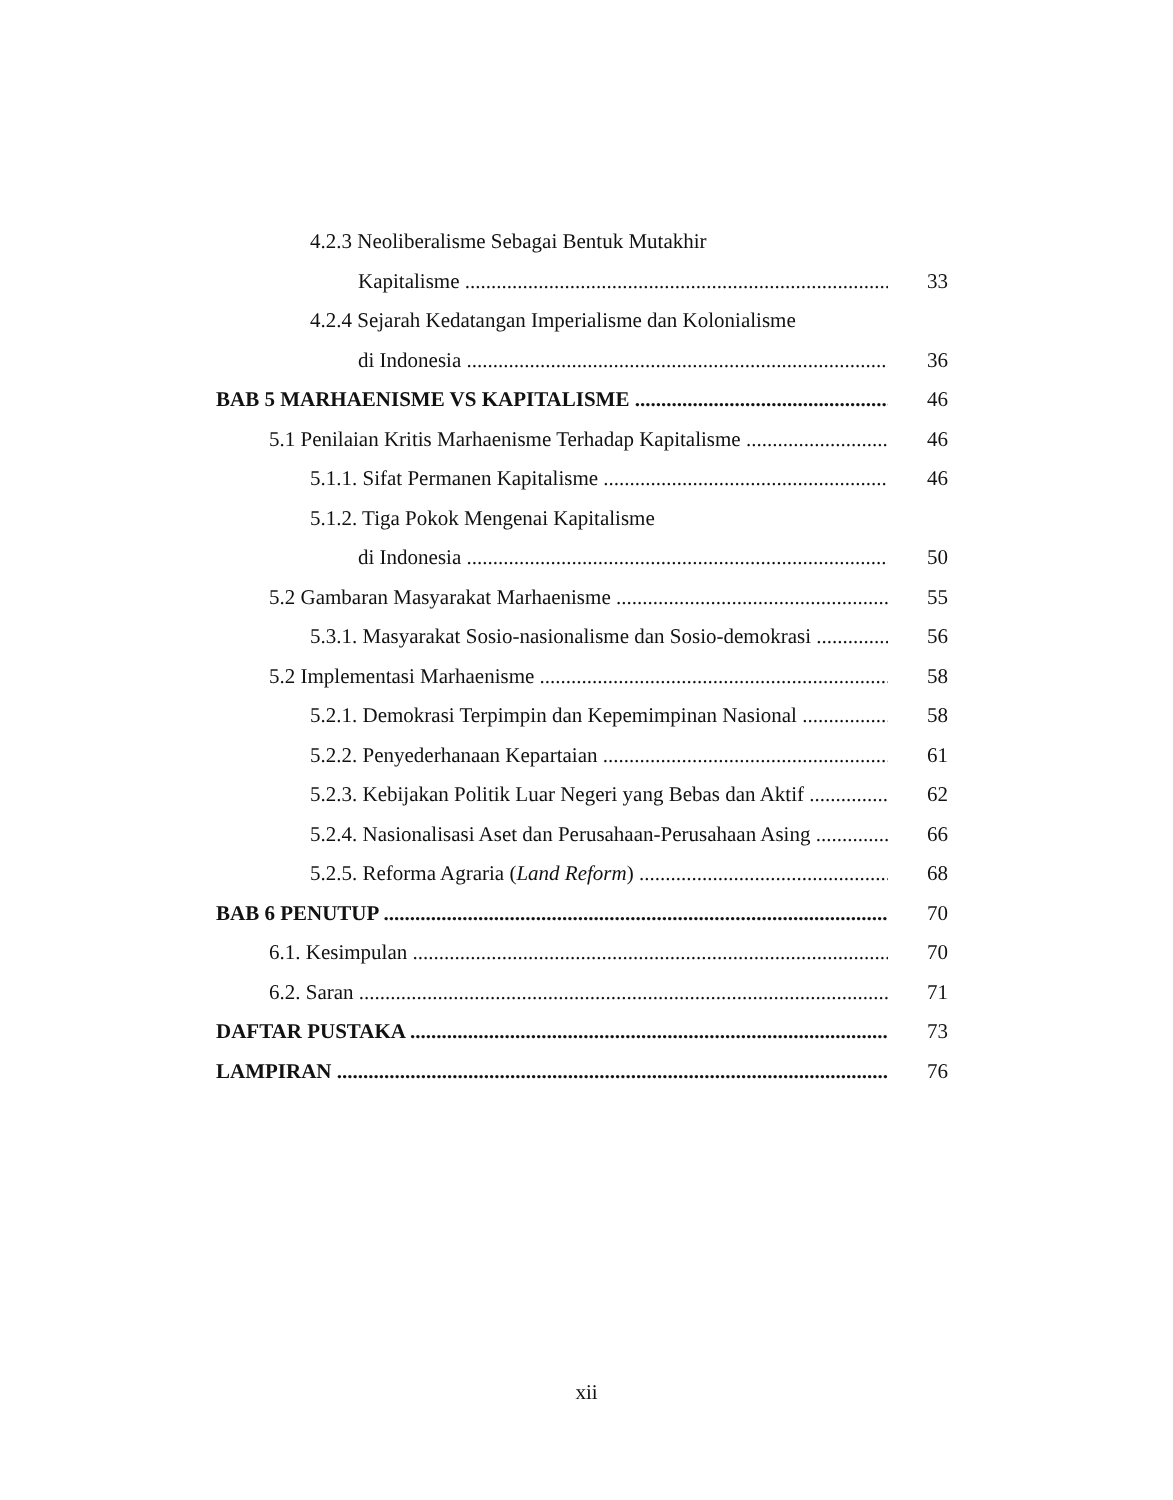4.2.3 Neoliberalisme Sebagai Bentuk Mutakhir
Kapitalisme 33
4.2.4 Sejarah Kedatangan Imperialisme dan Kolonialisme
di Indonesia 36
BAB 5 MARHAENISME VS KAPITALISME 46
5.1 Penilaian Kritis Marhaenisme Terhadap Kapitalisme 46
5.1.1. Sifat Permanen Kapitalisme 46
5.1.2. Tiga Pokok Mengenai Kapitalisme
di Indonesia 50
5.2 Gambaran Masyarakat Marhaenisme 55
5.3.1. Masyarakat Sosio-nasionalisme dan Sosio-demokrasi 56
5.2 Implementasi Marhaenisme 58
5.2.1. Demokrasi Terpimpin dan Kepemimpinan Nasional 58
5.2.2. Penyederhanaan Kepartaian 61
5.2.3. Kebijakan Politik Luar Negeri yang Bebas dan Aktif 62
5.2.4. Nasionalisasi Aset dan Perusahaan-Perusahaan Asing 66
5.2.5. Reforma Agraria (Land Reform) 68
BAB 6 PENUTUP 70
6.1. Kesimpulan 70
6.2. Saran 71
DAFTAR PUSTAKA 73
LAMPIRAN 76
xii